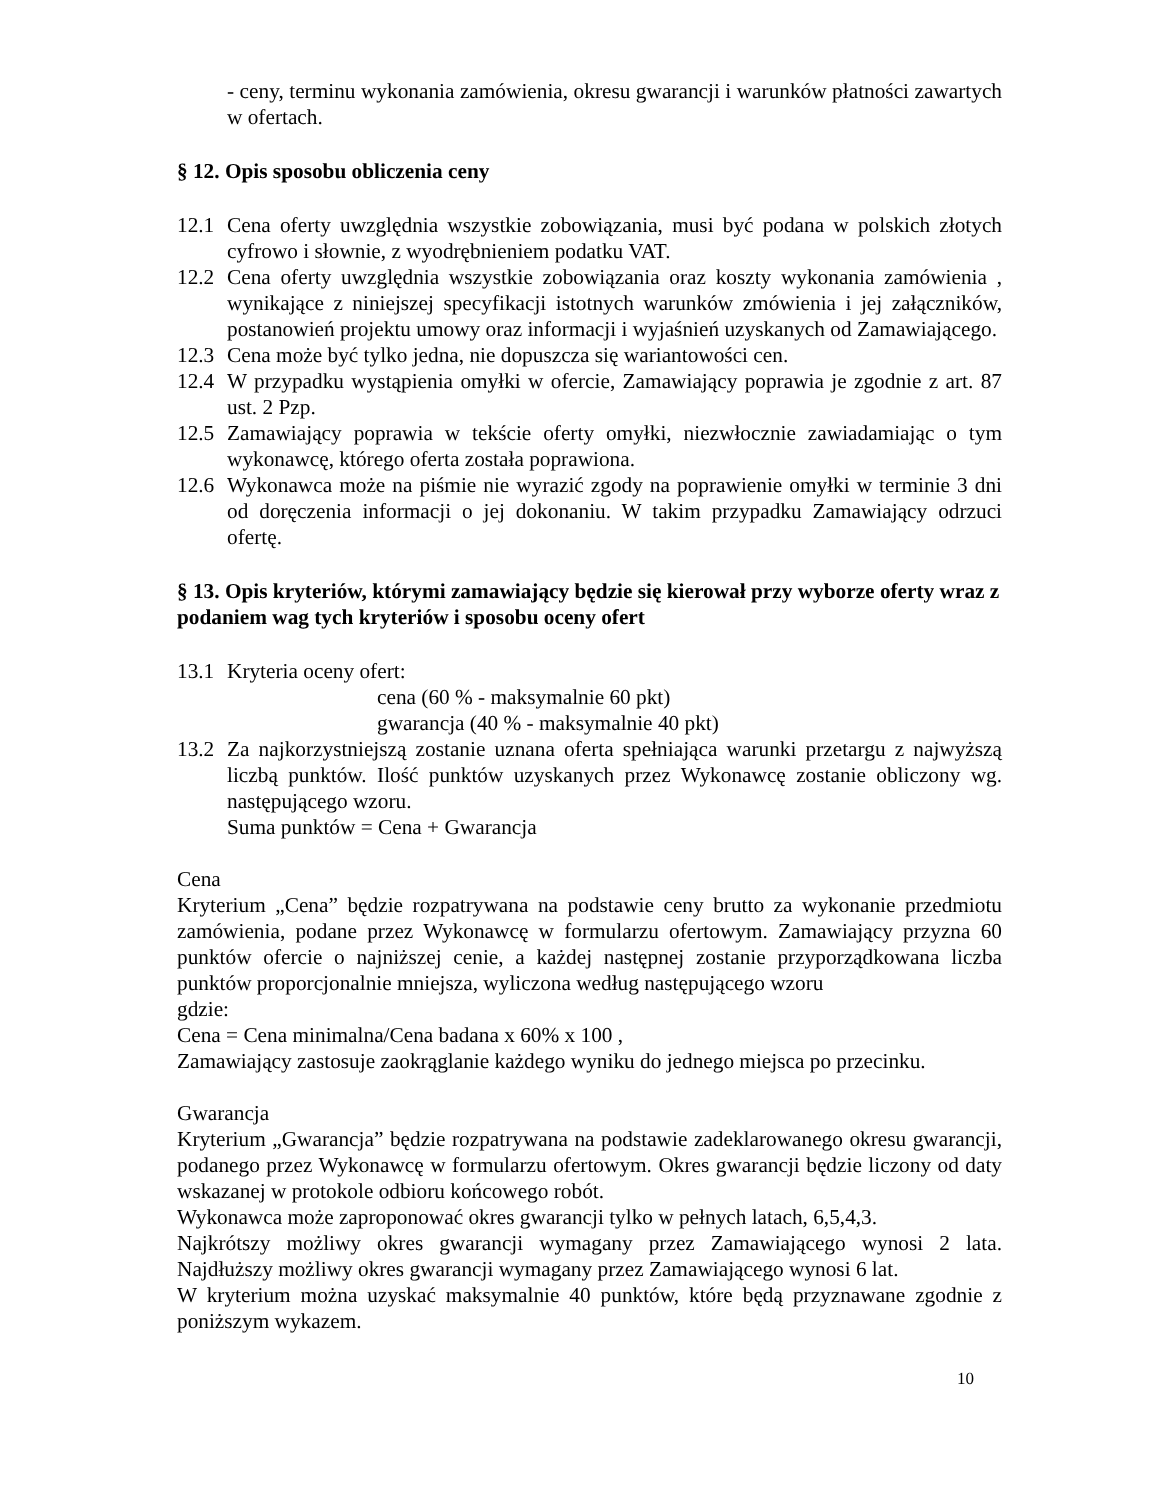- ceny, terminu wykonania zamówienia, okresu gwarancji i warunków płatności zawartych w ofertach.
§ 12. Opis sposobu obliczenia ceny
12.1 Cena oferty uwzględnia wszystkie zobowiązania, musi być podana w polskich złotych cyfrowo i słownie, z wyodrębnieniem podatku VAT.
12.2 Cena oferty uwzględnia wszystkie zobowiązania oraz koszty wykonania zamówienia , wynikające z niniejszej specyfikacji istotnych warunków zmówienia i jej załączników, postanowień projektu umowy oraz informacji i wyjaśnień uzyskanych od Zamawiającego.
12.3 Cena może być tylko jedna, nie dopuszcza się wariantowości cen.
12.4 W przypadku wystąpienia omyłki w ofercie, Zamawiający poprawia je zgodnie z art. 87 ust. 2 Pzp.
12.5 Zamawiający poprawia w tekście oferty omyłki, niezwłocznie zawiadamiając o tym wykonawcę, którego oferta została poprawiona.
12.6 Wykonawca może na piśmie nie wyrazić zgody na poprawienie omyłki w terminie 3 dni od doręczenia informacji o jej dokonaniu. W takim przypadku Zamawiający odrzuci ofertę.
§ 13. Opis kryteriów, którymi zamawiający będzie się kierował przy wyborze oferty wraz z podaniem wag tych kryteriów i sposobu oceny ofert
13.1 Kryteria oceny ofert:
cena (60 % - maksymalnie 60 pkt)
gwarancja (40 % - maksymalnie 40 pkt)
13.2 Za najkorzystniejszą zostanie uznana oferta spełniająca warunki przetargu z najwyższą liczbą punktów. Ilość punktów uzyskanych przez Wykonawcę zostanie obliczony wg. następującego wzoru.
Suma punktów = Cena + Gwarancja
Cena
Kryterium „Cena” będzie rozpatrywana na podstawie ceny brutto za wykonanie przedmiotu zamówienia, podane przez Wykonawcę w formularzu ofertowym. Zamawiający przyzna 60 punktów ofercie o najniższej cenie, a każdej następnej zostanie przyporządkowana liczba punktów proporcjonalnie mniejsza, wyliczona według następującego wzoru
gdzie:
Cena = Cena minimalna/Cena badana x 60% x 100 ,
Zamawiający zastosuje zaokrąglanie każdego wyniku do jednego miejsca po przecinku.
Gwarancja
Kryterium „Gwarancja” będzie rozpatrywana na podstawie zadeklarowanego okresu gwarancji, podanego przez Wykonawcę w formularzu ofertowym. Okres gwarancji będzie liczony od daty wskazanej w protokole odbioru końcowego robót.
Wykonawca może zaproponować okres gwarancji tylko w pełnych latach, 6,5,4,3.
Najkrótszy możliwy okres gwarancji wymagany przez Zamawiającego wynosi 2 lata. Najdłuższy możliwy okres gwarancji wymagany przez Zamawiającego wynosi 6 lat.
W kryterium można uzyskać maksymalnie 40 punktów, które będą przyznawane zgodnie z poniższym wykazem.
10